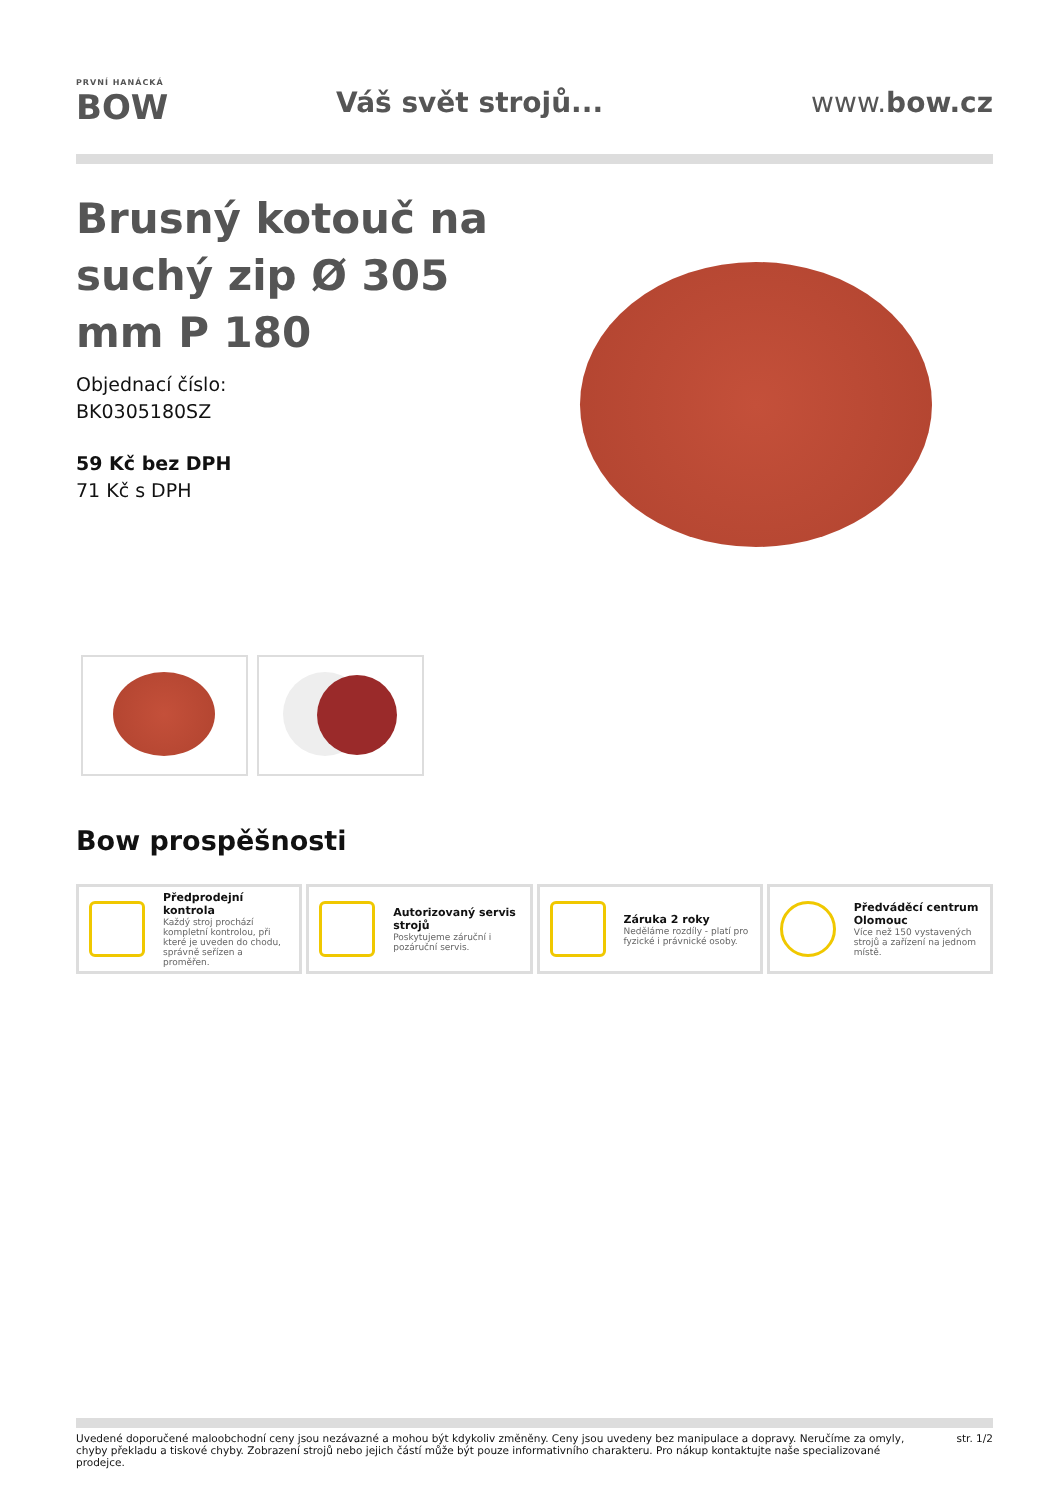PRVNÍ HANÁCKÁ
BOW
Váš svět strojů... www.bow.cz
Brusný kotouč na suchý zip Ø 305 mm P 180
Objednací číslo:
BK0305180SZ
59 Kč bez DPH
71 Kč s DPH
Bow prospěšnosti
Předprodejní kontrola
Každý stroj prochází kompletní kontrolou, při které je uveden do chodu, správně seřízen a proměřen.
Autorizovaný servis strojů
Poskytujeme záruční i pozáruční servis.
Záruka 2 roky
Neděláme rozdíly - platí pro fyzické i právnické osoby.
Předváděcí centrum Olomouc
Více než 150 vystavených strojů a zařízení na jednom místě.
Uvedené doporučené maloobchodní ceny jsou nezávazné a mohou být kdykoliv změněny. Ceny jsou uvedeny bez manipulace a dopravy. Neručíme za omyly, chyby překladu a tiskové chyby. Zobrazení strojů nebo jejich částí může být pouze informativního charakteru. Pro nákup kontaktujte naše specializované prodejce.
str. 1/2